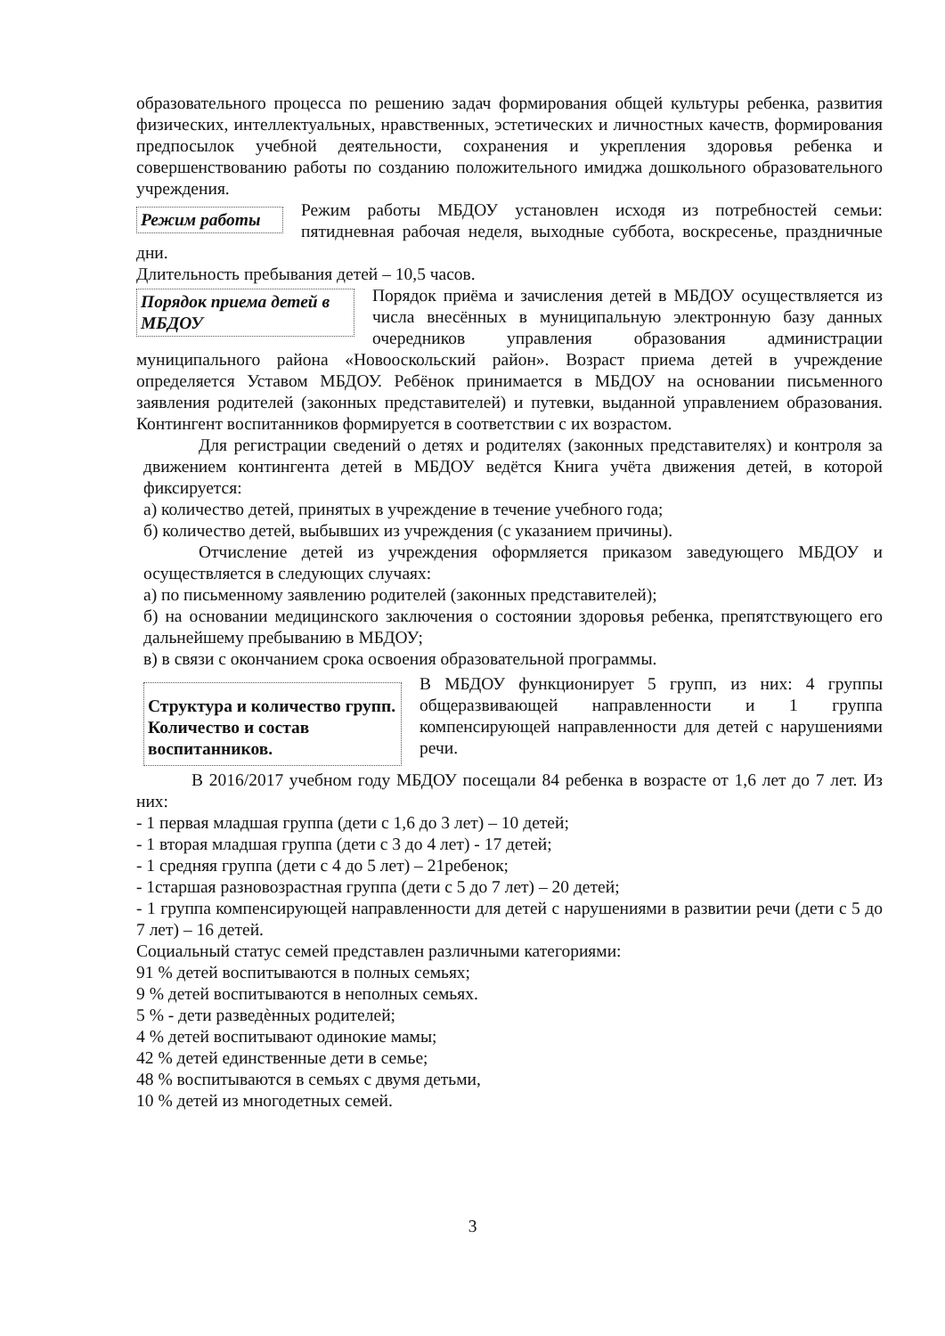образовательного процесса по решению задач формирования общей культуры ребенка, развития физических, интеллектуальных, нравственных, эстетических и личностных качеств, формирования предпосылок учебной деятельности, сохранения и укрепления здоровья ребенка и совершенствованию работы по созданию положительного имиджа дошкольного образовательного учреждения.
Режим работы
Режим работы МБДОУ установлен исходя из потребностей семьи: пятидневная рабочая неделя, выходные суббота, воскресенье, праздничные дни.
Длительность пребывания детей – 10,5 часов.
Порядок приема детей в МБДОУ
Порядок приёма и зачисления детей в МБДОУ осуществляется из числа внесённых в муниципальную электронную базу данных очередников управления образования администрации муниципального района «Новооскольский район». Возраст приема детей в учреждение определяется Уставом МБДОУ. Ребёнок принимается в МБДОУ на основании письменного заявления родителей (законных представителей) и путевки, выданной управлением образования. Контингент воспитанников формируется в соответствии с их возрастом.
Для регистрации сведений о детях и родителях (законных представителях) и контроля за движением контингента детей в МБДОУ ведётся Книга учёта движения детей, в которой фиксируется:
а) количество детей, принятых в учреждение в течение учебного года;
б) количество детей, выбывших из учреждения (с указанием причины).
Отчисление детей из учреждения оформляется приказом заведующего МБДОУ и осуществляется в следующих случаях:
а) по письменному заявлению родителей (законных представителей);
б) на основании медицинского заключения о состоянии здоровья ребенка, препятствующего его дальнейшему пребыванию в МБДОУ;
в) в связи с окончанием срока освоения образовательной программы.
Структура и количество групп. Количество и состав воспитанников.
В МБДОУ функционирует 5 групп, из них: 4 группы общеразвивающей направленности и 1 группа компенсирующей направленности для детей с нарушениями речи.
В 2016/2017 учебном году МБДОУ посещали 84 ребенка в возрасте от 1,6 лет до 7 лет. Из них:
- 1 первая младшая группа (дети с 1,6 до 3 лет) – 10 детей;
- 1 вторая младшая группа (дети с 3 до 4 лет) - 17 детей;
- 1 средняя группа (дети с 4 до 5 лет) – 21ребенок;
- 1старшая разновозрастная группа (дети с 5 до 7 лет) – 20 детей;
- 1 группа компенсирующей направленности для детей с нарушениями в развитии речи (дети с 5 до 7 лет) – 16 детей.
Социальный статус семей представлен различными категориями:
91 % детей воспитываются в полных семьях;
9 % детей воспитываются в неполных семьях.
5 % - дети разведѐнных родителей;
4 % детей воспитывают одинокие мамы;
42 % детей единственные дети в семье;
48 % воспитываются в семьях с двумя детьми,
10 % детей из многодетных семей.
3